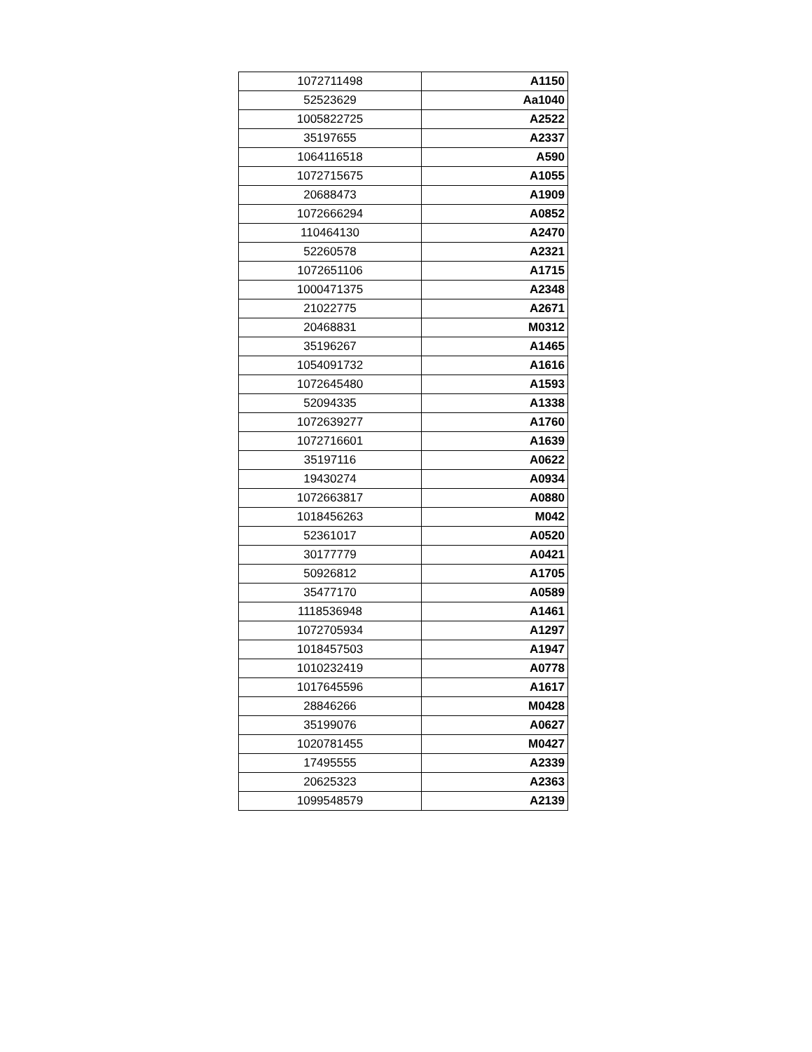| 1072711498 | A1150 |
| 52523629 | Aa1040 |
| 1005822725 | A2522 |
| 35197655 | A2337 |
| 1064116518 | A590 |
| 1072715675 | A1055 |
| 20688473 | A1909 |
| 1072666294 | A0852 |
| 110464130 | A2470 |
| 52260578 | A2321 |
| 1072651106 | A1715 |
| 1000471375 | A2348 |
| 21022775 | A2671 |
| 20468831 | M0312 |
| 35196267 | A1465 |
| 1054091732 | A1616 |
| 1072645480 | A1593 |
| 52094335 | A1338 |
| 1072639277 | A1760 |
| 1072716601 | A1639 |
| 35197116 | A0622 |
| 19430274 | A0934 |
| 1072663817 | A0880 |
| 1018456263 | M042 |
| 52361017 | A0520 |
| 30177779 | A0421 |
| 50926812 | A1705 |
| 35477170 | A0589 |
| 1118536948 | A1461 |
| 1072705934 | A1297 |
| 1018457503 | A1947 |
| 1010232419 | A0778 |
| 1017645596 | A1617 |
| 28846266 | M0428 |
| 35199076 | A0627 |
| 1020781455 | M0427 |
| 17495555 | A2339 |
| 20625323 | A2363 |
| 1099548579 | A2139 |